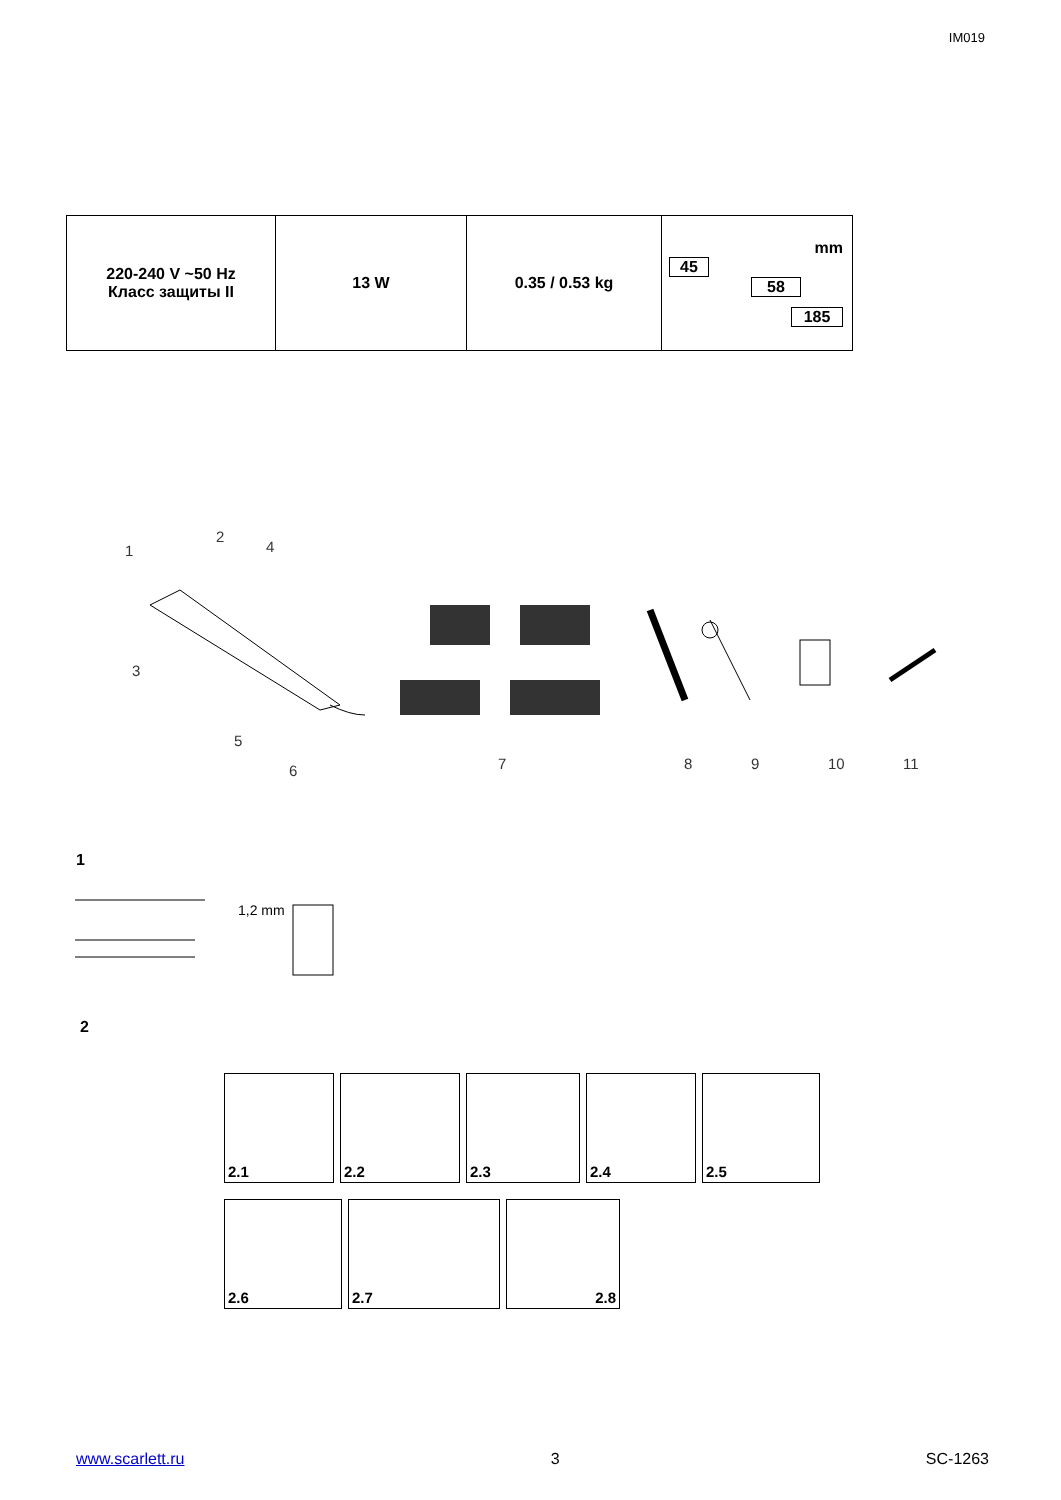IM019
| 220-240 V ~50 Hz Класс защиты II | 13 W | 0.35 / 0.53 kg | mm 45 58 185 |
1
2
4
3
5
6 7 8 9 10 11
1
1,2 mm
2
2.1 2.2 2.3 2.4 2.5 2.6 2.7 2.8
www.scarlett.ru 3 SC-1263